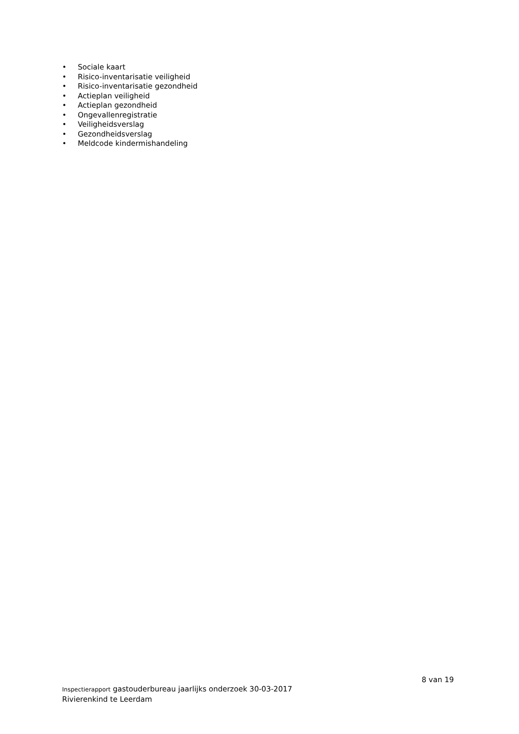• Sociale kaart
• Risico-inventarisatie veiligheid
• Risico-inventarisatie gezondheid
• Actieplan veiligheid
• Actieplan gezondheid
• Ongevallenregistratie
• Veiligheidsverslag
• Gezondheidsverslag
• Meldcode kindermishandeling
8 van 19
Inspectierapport gastouderbureau jaarlijks onderzoek 30-03-2017
Rivierenkind te Leerdam